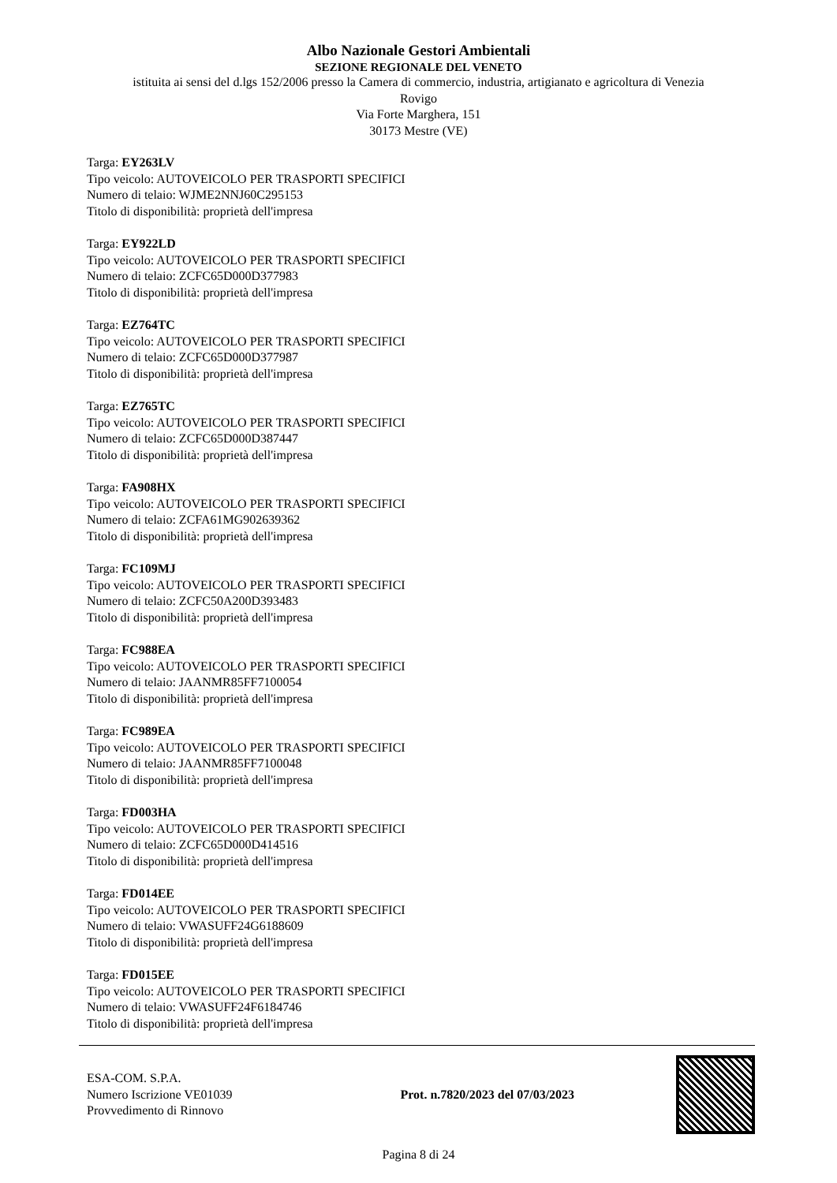Albo Nazionale Gestori Ambientali
SEZIONE REGIONALE DEL VENETO
istituita ai sensi del d.lgs 152/2006 presso la Camera di commercio, industria, artigianato e agricoltura di Venezia
Rovigo
Via Forte Marghera, 151
30173 Mestre (VE)
Targa: EY263LV
Tipo veicolo: AUTOVEICOLO PER TRASPORTI SPECIFICI
Numero di telaio: WJME2NNJ60C295153
Titolo di disponibilità: proprietà dell'impresa
Targa: EY922LD
Tipo veicolo: AUTOVEICOLO PER TRASPORTI SPECIFICI
Numero di telaio: ZCFC65D000D377983
Titolo di disponibilità: proprietà dell'impresa
Targa: EZ764TC
Tipo veicolo: AUTOVEICOLO PER TRASPORTI SPECIFICI
Numero di telaio: ZCFC65D000D377987
Titolo di disponibilità: proprietà dell'impresa
Targa: EZ765TC
Tipo veicolo: AUTOVEICOLO PER TRASPORTI SPECIFICI
Numero di telaio: ZCFC65D000D387447
Titolo di disponibilità: proprietà dell'impresa
Targa: FA908HX
Tipo veicolo: AUTOVEICOLO PER TRASPORTI SPECIFICI
Numero di telaio: ZCFA61MG902639362
Titolo di disponibilità: proprietà dell'impresa
Targa: FC109MJ
Tipo veicolo: AUTOVEICOLO PER TRASPORTI SPECIFICI
Numero di telaio: ZCFC50A200D393483
Titolo di disponibilità: proprietà dell'impresa
Targa: FC988EA
Tipo veicolo: AUTOVEICOLO PER TRASPORTI SPECIFICI
Numero di telaio: JAANMR85FF7100054
Titolo di disponibilità: proprietà dell'impresa
Targa: FC989EA
Tipo veicolo: AUTOVEICOLO PER TRASPORTI SPECIFICI
Numero di telaio: JAANMR85FF7100048
Titolo di disponibilità: proprietà dell'impresa
Targa: FD003HA
Tipo veicolo: AUTOVEICOLO PER TRASPORTI SPECIFICI
Numero di telaio: ZCFC65D000D414516
Titolo di disponibilità: proprietà dell'impresa
Targa: FD014EE
Tipo veicolo: AUTOVEICOLO PER TRASPORTI SPECIFICI
Numero di telaio: VWASUFF24G6188609
Titolo di disponibilità: proprietà dell'impresa
Targa: FD015EE
Tipo veicolo: AUTOVEICOLO PER TRASPORTI SPECIFICI
Numero di telaio: VWASUFF24F6184746
Titolo di disponibilità: proprietà dell'impresa
ESA-COM. S.P.A.
Numero Iscrizione VE01039
Provvedimento di Rinnovo
Prot. n.7820/2023 del 07/03/2023
Pagina 8 di 24